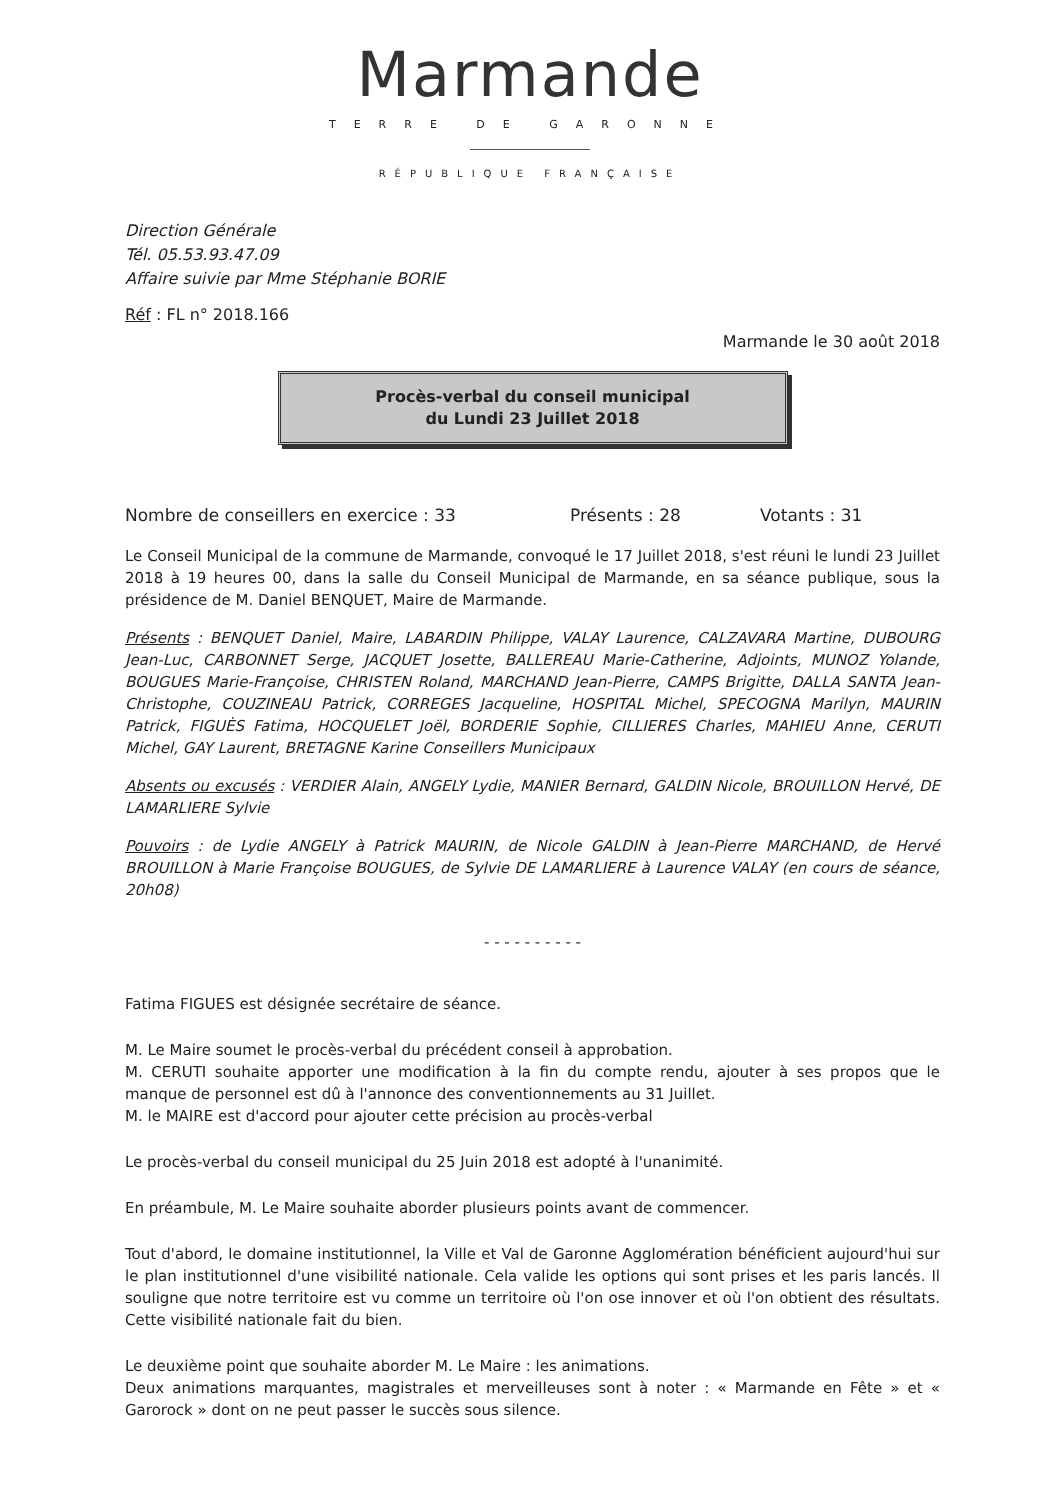Marmande
TERRE DE GARONNE
RÉPUBLIQUE FRANÇAISE
Direction Générale
Tél. 05.53.93.47.09
Affaire suivie par Mme Stéphanie BORIE
Réf : FL n° 2018.166
Marmande le 30 août 2018
Procès-verbal du conseil municipal
du Lundi 23 Juillet 2018
Nombre de conseillers en exercice : 33 Présents : 28 Votants : 31
Le Conseil Municipal de la commune de Marmande, convoqué le 17 Juillet 2018, s'est réuni le lundi 23 Juillet 2018 à 19 heures 00, dans la salle du Conseil Municipal de Marmande, en sa séance publique, sous la présidence de M. Daniel BENQUET, Maire de Marmande.
Présents : BENQUET Daniel, Maire, LABARDIN Philippe, VALAY Laurence, CALZAVARA Martine, DUBOURG Jean-Luc, CARBONNET Serge, JACQUET Josette, BALLEREAU Marie-Catherine, Adjoints, MUNOZ Yolande, BOUGUES Marie-Françoise, CHRISTEN Roland, MARCHAND Jean-Pierre, CAMPS Brigitte, DALLA SANTA Jean-Christophe, COUZINEAU Patrick, CORREGES Jacqueline, HOSPITAL Michel, SPECOGNA Marilyn, MAURIN Patrick, FIGUÈS Fatima, HOCQUELET Joël, BORDERIE Sophie, CILLIERES Charles, MAHIEU Anne, CERUTI Michel, GAY Laurent, BRETAGNE Karine Conseillers Municipaux
Absents ou excusés : VERDIER Alain, ANGELY Lydie, MANIER Bernard, GALDIN Nicole, BROUILLON Hervé, DE LAMARLIERE Sylvie
Pouvoirs : de Lydie ANGELY à Patrick MAURIN, de Nicole GALDIN à Jean-Pierre MARCHAND, de Hervé BROUILLON à Marie Françoise BOUGUES, de Sylvie DE LAMARLIERE à Laurence VALAY (en cours de séance, 20h08)
- - - - - - - - - -
Fatima FIGUES est désignée secrétaire de séance.
M. Le Maire soumet le procès-verbal du précédent conseil à approbation.
M. CERUTI souhaite apporter une modification à la fin du compte rendu, ajouter à ses propos que le manque de personnel est dû à l'annonce des conventionnements au 31 Juillet.
M. le MAIRE est d'accord pour ajouter cette précision au procès-verbal
Le procès-verbal du conseil municipal du 25 Juin 2018 est adopté à l'unanimité.
En préambule, M. Le Maire souhaite aborder plusieurs points avant de commencer.
Tout d'abord, le domaine institutionnel, la Ville et Val de Garonne Agglomération bénéficient aujourd'hui sur le plan institutionnel d'une visibilité nationale. Cela valide les options qui sont prises et les paris lancés. Il souligne que notre territoire est vu comme un territoire où l'on ose innover et où l'on obtient des résultats. Cette visibilité nationale fait du bien.
Le deuxième point que souhaite aborder M. Le Maire : les animations.
Deux animations marquantes, magistrales et merveilleuses sont à noter : « Marmande en Fête » et « Garorock » dont on ne peut passer le succès sous silence.